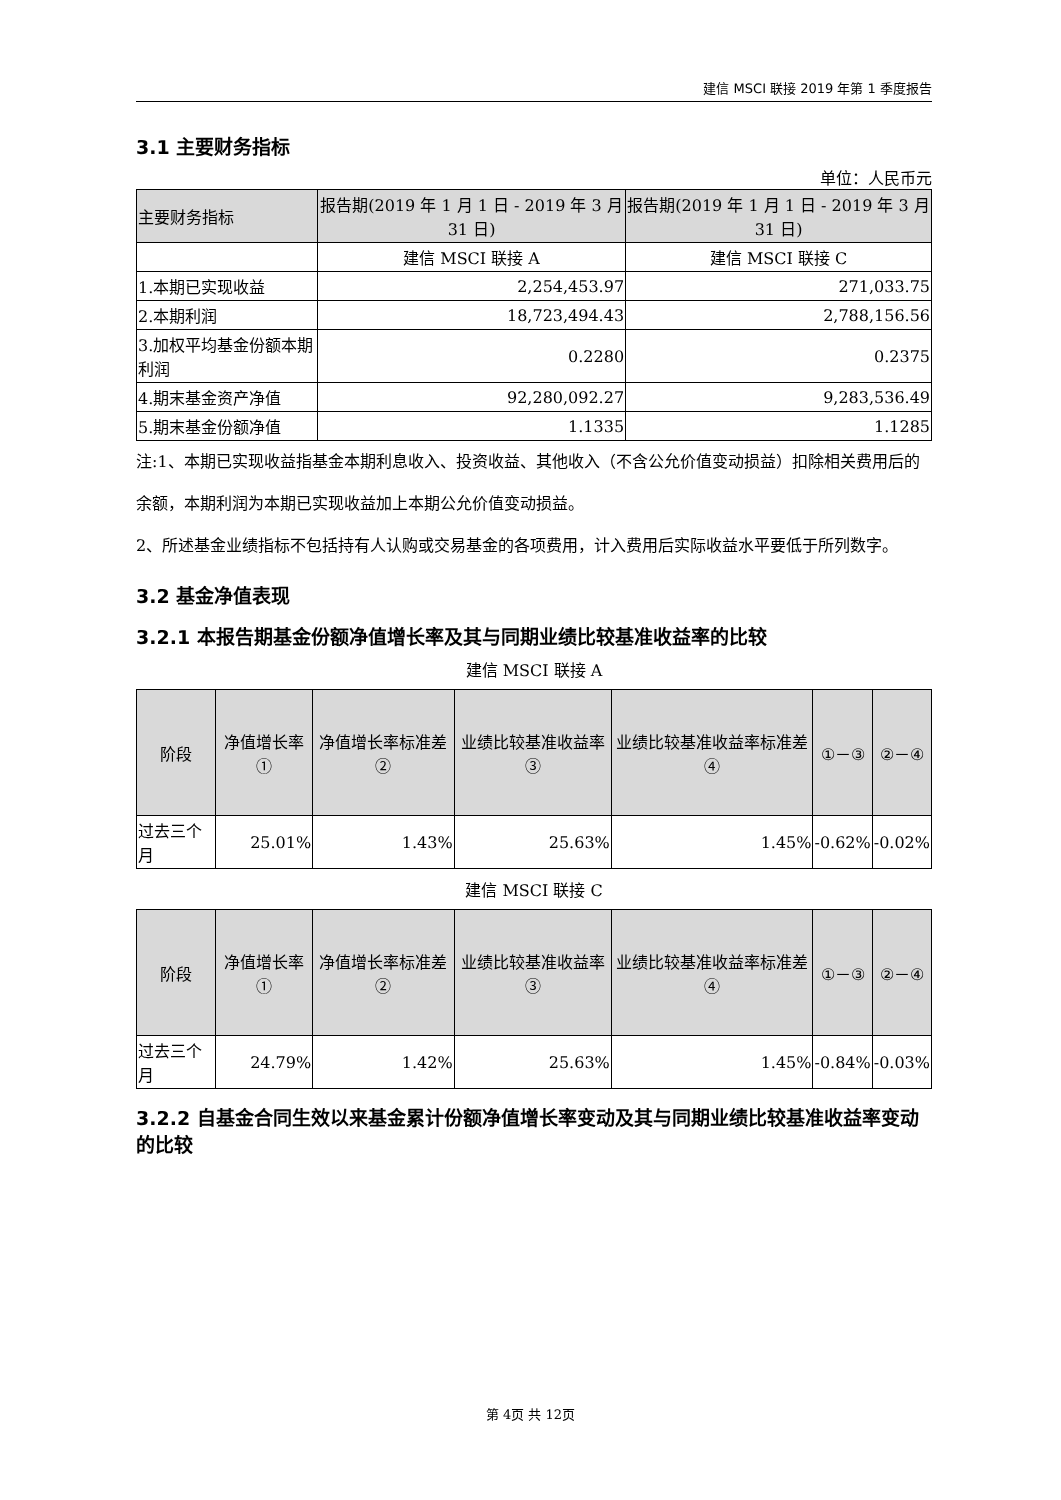建信 MSCI 联接 2019 年第 1 季度报告
3.1 主要财务指标
单位：人民币元
| 主要财务指标 | 报告期(2019 年 1 月 1 日 - 2019 年 3 月 31 日) | 报告期(2019 年 1 月 1 日 - 2019 年 3 月 31 日) |
| --- | --- | --- |
| | 建信 MSCI 联接 A | 建信 MSCI 联接 C |
| 1.本期已实现收益 | 2,254,453.97 | 271,033.75 |
| 2.本期利润 | 18,723,494.43 | 2,788,156.56 |
| 3.加权平均基金份额本期利润 | 0.2280 | 0.2375 |
| 4.期末基金资产净值 | 92,280,092.27 | 9,283,536.49 |
| 5.期末基金份额净值 | 1.1335 | 1.1285 |
注:1、本期已实现收益指基金本期利息收入、投资收益、其他收入（不含公允价值变动损益）扣除相关费用后的余额，本期利润为本期已实现收益加上本期公允价值变动损益。
2、所述基金业绩指标不包括持有人认购或交易基金的各项费用，计入费用后实际收益水平要低于所列数字。
3.2 基金净值表现
3.2.1 本报告期基金份额净值增长率及其与同期业绩比较基准收益率的比较
建信 MSCI 联接 A
| 阶段 | 净值增长率① | 净值增长率标准差② | 业绩比较基准收益率③ | 业绩比较基准收益率标准差④ | ①－③ | ②－④ |
| --- | --- | --- | --- | --- | --- | --- |
| 过去三个月 | 25.01% | 1.43% | 25.63% | 1.45% | -0.62% | -0.02% |
建信 MSCI 联接 C
| 阶段 | 净值增长率① | 净值增长率标准差② | 业绩比较基准收益率③ | 业绩比较基准收益率标准差④ | ①－③ | ②－④ |
| --- | --- | --- | --- | --- | --- | --- |
| 过去三个月 | 24.79% | 1.42% | 25.63% | 1.45% | -0.84% | -0.03% |
3.2.2 自基金合同生效以来基金累计份额净值增长率变动及其与同期业绩比较基准收益率变动的比较
第 4页 共 12页